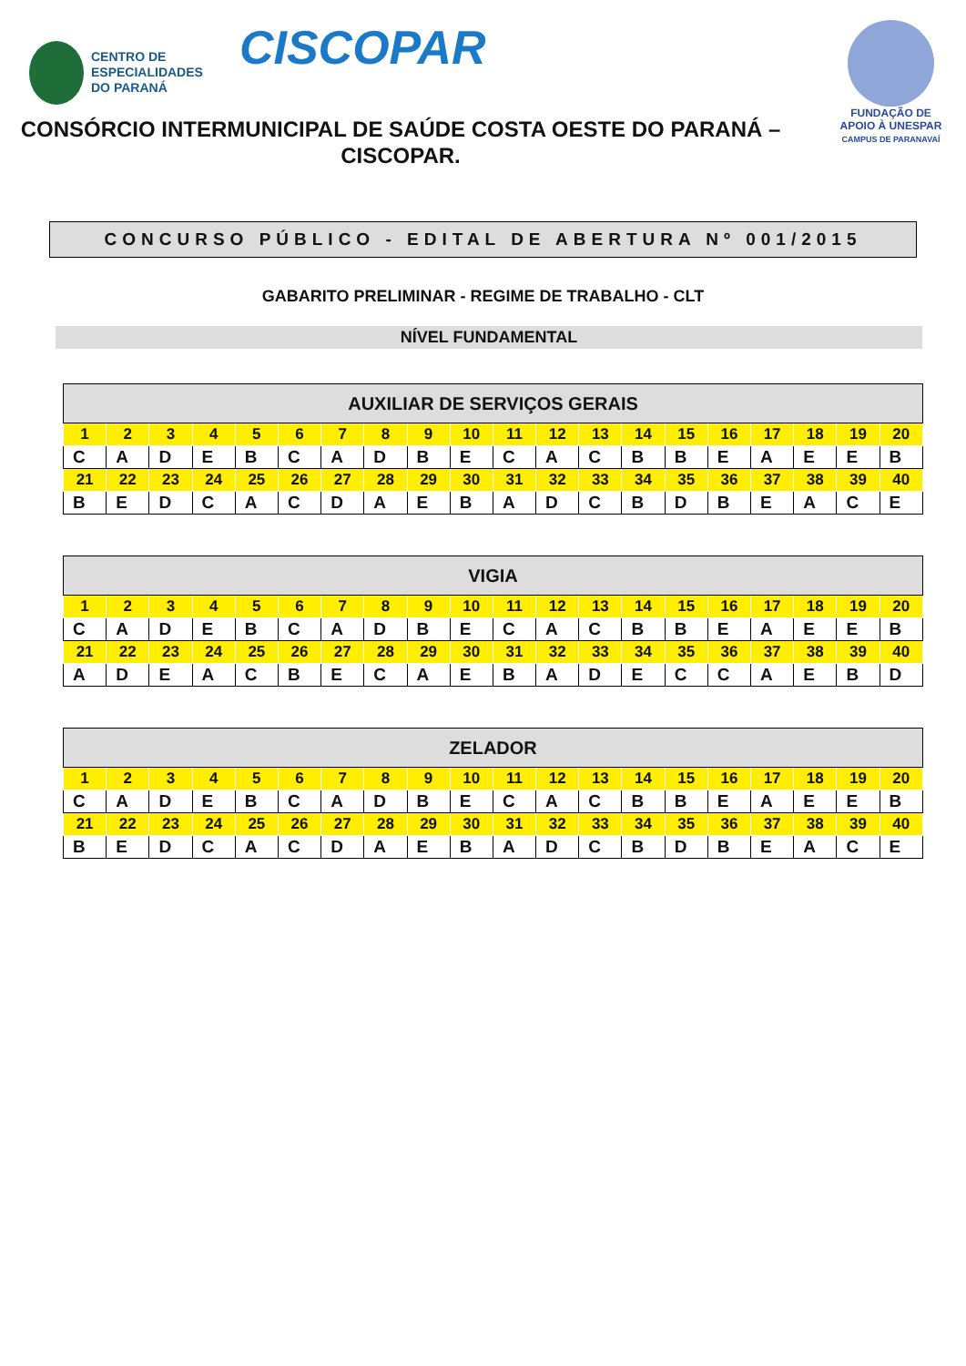CENTRO DE
ESPECIALIDADES
DO PARANÁ
CISCOPAR
FUNDAÇÃO DE
APOIO À UNESPAR
CAMPUS DE PARANAVAÍ
CONSÓRCIO INTERMUNICIPAL DE SAÚDE COSTA OESTE DO PARANÁ – CISCOPAR.
CONCURSO PÚBLICO - EDITAL DE ABERTURA Nº 001/2015
GABARITO PRELIMINAR - REGIME DE TRABALHO - CLT
NÍVEL FUNDAMENTAL
| AUXILIAR DE SERVIÇOS GERAIS | | | | | | | | | | | | | | | | | | | |
| --- | --- | --- | --- | --- | --- | --- | --- | --- | --- | --- | --- | --- | --- | --- | --- | --- | --- | --- | --- |
| 1 | 2 | 3 | 4 | 5 | 6 | 7 | 8 | 9 | 10 | 11 | 12 | 13 | 14 | 15 | 16 | 17 | 18 | 19 | 20 |
| C | A | D | E | B | C | A | D | B | E | C | A | C | B | B | E | A | E | E | B |
| 21 | 22 | 23 | 24 | 25 | 26 | 27 | 28 | 29 | 30 | 31 | 32 | 33 | 34 | 35 | 36 | 37 | 38 | 39 | 40 |
| B | E | D | C | A | C | D | A | E | B | A | D | C | B | D | B | E | A | C | E |
| VIGIA | | | | | | | | | | | | | | | | | | | |
| --- | --- | --- | --- | --- | --- | --- | --- | --- | --- | --- | --- | --- | --- | --- | --- | --- | --- | --- | --- |
| 1 | 2 | 3 | 4 | 5 | 6 | 7 | 8 | 9 | 10 | 11 | 12 | 13 | 14 | 15 | 16 | 17 | 18 | 19 | 20 |
| C | A | D | E | B | C | A | D | B | E | C | A | C | B | B | E | A | E | E | B |
| 21 | 22 | 23 | 24 | 25 | 26 | 27 | 28 | 29 | 30 | 31 | 32 | 33 | 34 | 35 | 36 | 37 | 38 | 39 | 40 |
| A | D | E | A | C | B | E | C | A | E | B | A | D | E | C | C | A | E | B | D |
| ZELADOR | | | | | | | | | | | | | | | | | | | |
| --- | --- | --- | --- | --- | --- | --- | --- | --- | --- | --- | --- | --- | --- | --- | --- | --- | --- | --- | --- |
| 1 | 2 | 3 | 4 | 5 | 6 | 7 | 8 | 9 | 10 | 11 | 12 | 13 | 14 | 15 | 16 | 17 | 18 | 19 | 20 |
| C | A | D | E | B | C | A | D | B | E | C | A | C | B | B | E | A | E | E | B |
| 21 | 22 | 23 | 24 | 25 | 26 | 27 | 28 | 29 | 30 | 31 | 32 | 33 | 34 | 35 | 36 | 37 | 38 | 39 | 40 |
| B | E | D | C | A | C | D | A | E | B | A | D | C | B | D | B | E | A | C | E |